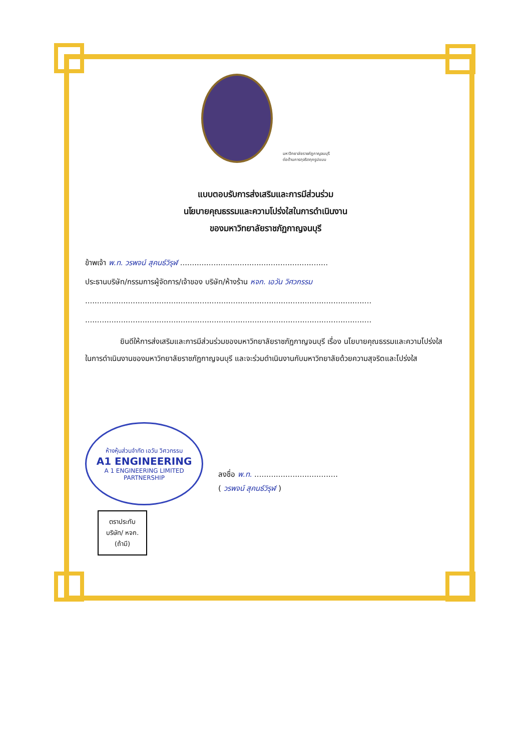มหาวิทยาลัยราชภัฏกาญจนบุรี
ต่อต้านการทุจริตทุกรูปแบบ
แบบตอบรับการส่งเสริมและการมีส่วนร่วม
นโยบายคุณธรรมและความโปร่งใสในการดำเนินงาน
ของมหาวิทยาลัยราชภัฏกาญจนบุรี
ข้าพเจ้า พ.ท. วรพจน์ สุคนธ์วิรุฬ ..............................................................
ประธานบริษัท/กรรมการผู้จัดการ/เจ้าของ บริษัท/ห้างร้าน หจก. เอวัน วิศวกรรม
........................................................................................................................
........................................................................................................................
ยินดีให้การส่งเสริมและการมีส่วนร่วมของมหาวิทยาลัยราชภัฏกาญจนบุรี เรื่อง นโยบายคุณธรรมและความโปร่งใสในการดำเนินงานของมหาวิทยาลัยราชภัฏกาญจนบุรี และจะร่วมดำเนินงานกับมหาวิทยาลัยด้วยความสุจริตและโปร่งใส
ห้างหุ้นส่วนจำกัด เอวัน วิศวกรรม
A1 ENGINEERING
A 1 ENGINEERING LIMITED PARTNERSHIP
ตราประทับ
บริษัท/ หจก.
(ถ้ามี)
ลงชื่อ พ.ท. ...................................
( วรพจน์ สุคนธ์วิรุฬ )